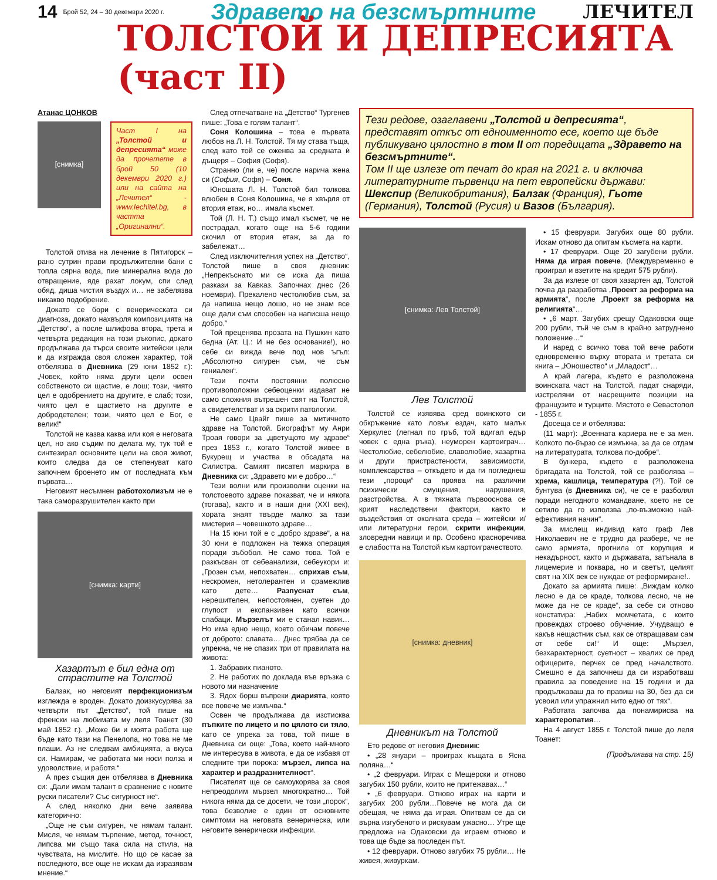14 Брой 52, 24 – 30 декември 2020 г. Здравето на безсмъртните ЛЕЧИТЕЛ
ТОЛСТОЙ И ДЕПРЕСИЯТА (част II)
Атанас ЦОНКОВ
[снимка]
Част I на „Толстой и депресията“ може да прочетете в брой 50 (10 декември 2020 г.) или на сайта на „Лечител“ - www.lechitel.bg, в частта „Оригинални“.
Толстой отива на лечение в Пятигорск – рано сутрин прави продължителни бани с топла сярна вода, пие минерална вода до отвращение, яде рахат локум, спи след обяд, диша чистия въздух и… не забелязва никакво подобрение.
Докато се бори с венерическата си диагноза, докато нахвърля композицията на „Детство“, а после шлифова втора, трета и четвърта редакция на този ръкопис, докато продължава да търси своите житейски цели и да изгражда своя сложен характер, той отбелязва в Дневника (29 юни 1852 г.): „Човек, който няма други цели освен собственото си щастие, е лош; този, чиято цел е одобрението на другите, е слаб; този, чиято цел е щастието на другите е добродетелен; този, чиято цел е Бог, е велик!“
Толстой не казва каква или коя е неговата цел, но ако съдим по делата му, тук той е синтезирал основните цели на своя живот, които следва да се степенуват като започнем броенето им от последната към първата…
Неговият несъмнен работохолизъм не е така саморазрушителен както при
[снимка: карти]
Хазартът е бил една от страстите на Толстой
Балзак, но неговият перфекционизъм изглежда е вроден. Докато доизкусурява за четвърти път „Детство“, той пише на френски на любимата му леля Тоанет (30 май 1852 г.). „Може би и моята работа ще бъде като тази на Пенелопа, но това не ме плаши. Аз не следвам амбицията, а вкуса си. Намирам, че работата ми носи полза и удоволствие, и работя.“
А през същия ден отбелязва в Дневника си: „Дали имам талант в сравнение с новите руски писатели? Със сигурност не“.
А след няколко дни вече заявява категорично:
„Още не съм сигурен, че нямам талант. Мисля, че нямам търпение, метод, точност, липсва ми също така сила на стила, на чувствата, на мислите. Но що се касае за последното, все още не искам да изразявам мнение.“
След отпечатване на „Детство“ Тургенев пише: „Това е голям талант“.
Соня Колошина – това е първата любов на Л. Н. Толстой. Тя му става тъща, след като той се оженва за средната ѝ дъщеря – София (Софя).
Странно (ли е, че) после нарича жена си (София, Софя) – Соня.
Юношата Л. Н. Толстой бил толкова влюбен в Соня Колошина, че я хвърля от втория етаж, но… имала късмет.
Той (Л. Н. Т.) също имал късмет, че не пострадал, когато още на 5-6 години скочил от втория етаж, за да го забележат…
След изключителния успех на „Детство“, Толстой пише в своя дневник: „Непрекъснато ми се иска да пиша разкази за Кавказ. Започнах днес (26 ноември). Прекалено честолюбив съм, за да напиша нещо лошо, но не знам все още дали съм способен на написша нещо добро.“
Той преценява прозата на Пушкин като бедна (Ат. Ц.: И не без основание!), но себе си вижда вече под нов ъгъл: „Абсолютно сигурен съм, че съм гениален“.
Тези почти постоянни полюсно противоположни себеоценки издават не само сложния вътрешен свят на Толстой, а свидетелстват и за скрити патологии.
Не само Цвайг пише за митичното здраве на Толстой. Биографът му Анри Троая говори за „цветущото му здраве“ през 1853 г., когато Толстой живее в Букурещ и участва в обсадата на Силистра. Самият писател маркира в Дневника си: „Здравето ми е добро…“
Тези волни или произволни оценки на толстоевото здраве показват, че и някога (тогава), както и в наши дни (XXI век), хората знаят твърде малко за тази мистерия – човешкото здраве…
На 15 юни той е с „добро здраве“, а на 30 юни е подложен на тежка операция поради зъбобол. Не само това. Той е разкъсван от себеанализи, себеукори и: „Грозен съм, непохватен… сприхав съм, нескромен, нетолерантен и срамежлив като дете… Разпуснат съм, нерешителен, непостоянен, суетен до глупост и експанзивен като всички слабаци. Мързелът ми е станал навик… Но има едно нещо, което обичам повече от доброто: славата… Днес трябва да се упрекна, че не спазих три от правилата на живота:
1. Забравих пианото.
2. Не работих по доклада във връзка с новото ми назначение
3. Ядох борш въпреки диарията, която все повече ме измъчва.“
Освен че продължава да изстисква пъпките по лицето и по цялото си тяло, като се упрека за това, той пише в Дневника си още: „Това, което най-много ме интересува в живота, е да се избавя от следните три порока: мързел, липса на характер и раздразнителност“.
Писателят ще се самоукорява за своя непреодолим мързел многократно… Той никога няма да се досети, че този „порок“, това безволие е един от основните симптоми на неговата венерическа, или неговите венерически инфекции.
Тези редове, озаглавени „Толстой и депресията“, представят откъс от едноименното есе, което ще бъде публикувано цялостно в том II от поредицата „Здравето на безсмъртните“.
Том II ще излезе от печат до края на 2021 г. и включва литературните първенци на пет европейски държави: Шекспир (Великобритания), Балзак (Франция), Гьоте (Германия), Толстой (Русия) и Вазов (България).
[снимка: Лев Толстой]
Лев Толстой
Толстой се изявява сред воинското си обкръжение като ловък ездач, като малък Херкулес (легнал по гръб, той вдигал едър човек с една ръка), неуморен картоиграч… Честолюбие, себелюбие, славолюбие, хазартна и други пристрастености, зависимости, комплексарства – откъдето и да ги погледнеш тези „пороци“ са проява на различни психически смущения, нарушения, разстройства. А в тяхната първооснова се крият наследствени фактори, както и въздействия от околната среда – житейски и/или литературни герои, скрити инфекции, зловредни навици и пр. Особено красноречива е слабостта на Толстой към картоиграчеството.
[снимка: дневник]
Дневникът на Толстой
Ето редове от неговия Дневник:
• „28 януари – проиграх къщата в Ясна поляна…“
• „2 февруари. Играх с Мещерски и отново загубих 150 рубли, които не притежавах…“
• „6 февруари. Отново играх на карти и загубих 200 рубли…Повече не мога да си обещая, че няма да играя. Опитвам се да си върна изгубеното и рискувам ужасно… Утре ще предложа на Одаковски да играем отново и това ще бъде за последен път.
• 12 февруари. Отново загубих 75 рубли… Не живея, живуркам.
• 15 февруари. Загубих още 80 рубли. Искам отново да опитам късмета на карти.
• 17 февруари. Още 20 загубени рубли. Няма да играя повече. (Междувременно е проиграл и взетите на кредит 575 рубли).
За да излезе от своя хазартен ад, Толстой почва да разработва „Проект за реформа на армията“, после „Проект за реформа на религията“…
• „6 март. Загубих срещу Одаковски още 200 рубли, тъй че съм в крайно затруднено положение…“
И наред с всичко това той вече работи едновременно върху втората и третата си книга – „Юношество“ и „Младост“…
А край лагера, където е разположена воинската част на Толстой, падат снаряди, изстреляни от насрещните позиции на французите и турците. Мястото е Севастопол - 1855 г.
Досеща се и отбелязва:
(11 март): „Военната кариера не е за мен. Колкото по-бързо се измъкна, за да се отдам на литературата, толкова по-добре“.
В бункера, където е разположена бригадата на Толстой, той се разболява – хрема, кашлица, температура (?!). Той се бунтува (в Дневника си), че се е разболял поради негодното командване, което не се сетило да го използва „по-възможно най-ефективния начин“.
За мислещ индивид като граф Лев Николаевич не е трудно да разбере, че не само армията, прогнила от корупция и некадърност, както и държавата, затънала в лицемерие и покварa, но и светът, целият свят на XIX век се нуждае от реформиране!..
Докато за армията пише: „Виждам колко лесно е да се краде, толкова лесно, че не може да не се краде“, за себе си отново констатира: „Набих момчетата, с които провеждах строево обучение. Учудващо е какъв нещастник съм, как се отвращавам сам от себе си!“ И още: „Мързел, безхарактерност, суетност – хвалих се пред офицерите, перчех се пред началството. Смешно е да започнеш да си изработваш правила за поведение на 15 години и да продължаваш да го правиш на 30, без да си усвоил или упражнил нито едно от тях“.
Работата започва да понамирисва на характеропатия…
На 4 август 1855 г. Толстой пише до леля Тоанет:
(Продължава на стр. 15)